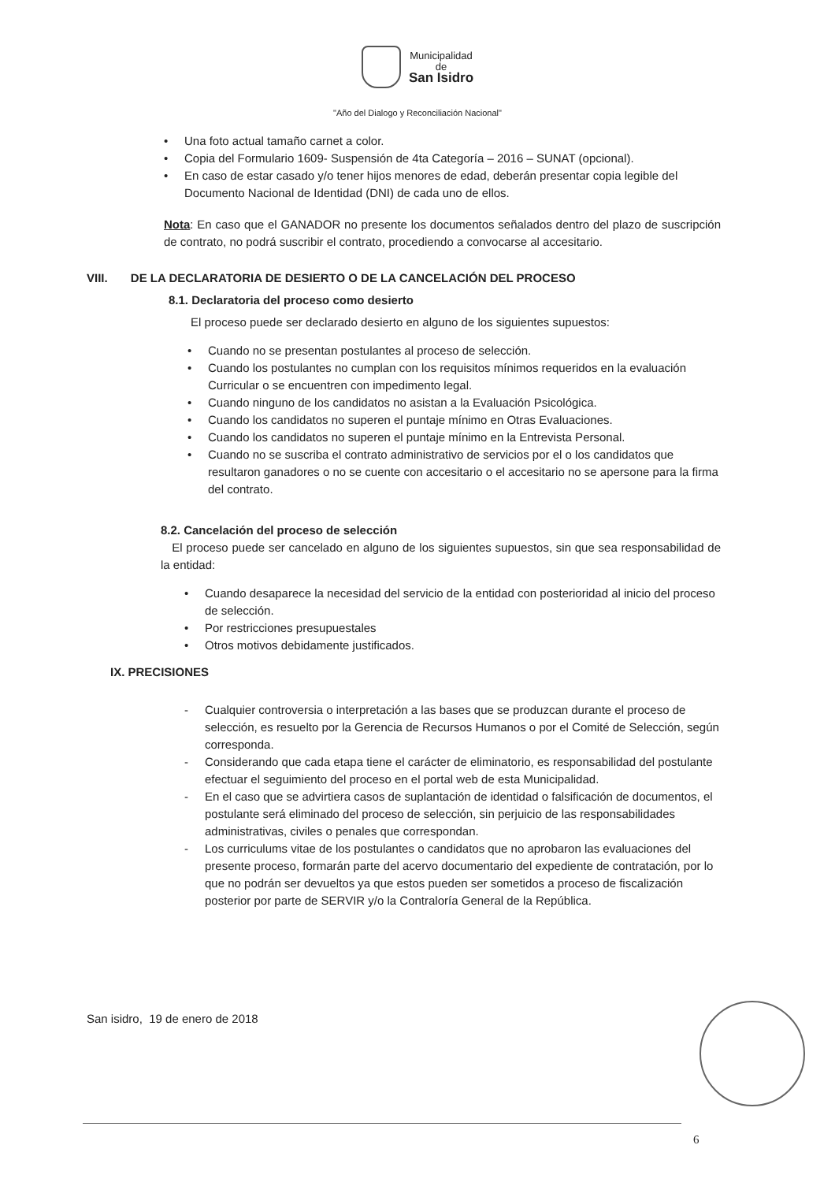Municipalidad
de
San Isidro
"Año del Dialogo y Reconciliación Nacional"
• Una foto actual tamaño carnet a color.
• Copia del Formulario 1609- Suspensión de 4ta Categoría – 2016 – SUNAT (opcional).
• En caso de estar casado y/o tener hijos menores de edad, deberán presentar copia legible del Documento Nacional de Identidad (DNI) de cada uno de ellos.
Nota: En caso que el GANADOR no presente los documentos señalados dentro del plazo de suscripción de contrato, no podrá suscribir el contrato, procediendo a convocarse al accesitario.
VIII. DE LA DECLARATORIA DE DESIERTO O DE LA CANCELACIÓN DEL PROCESO
8.1. Declaratoria del proceso como desierto
El proceso puede ser declarado desierto en alguno de los siguientes supuestos:
• Cuando no se presentan postulantes al proceso de selección.
• Cuando los postulantes no cumplan con los requisitos mínimos requeridos en la evaluación Curricular o se encuentren con impedimento legal.
• Cuando ninguno de los candidatos no asistan a la Evaluación Psicológica.
• Cuando los candidatos no superen el puntaje mínimo en Otras Evaluaciones.
• Cuando los candidatos no superen el puntaje mínimo en la Entrevista Personal.
• Cuando no se suscriba el contrato administrativo de servicios por el o los candidatos que resultaron ganadores o no se cuente con accesitario o el accesitario no se apersone para la firma del contrato.
8.2. Cancelación del proceso de selección
El proceso puede ser cancelado en alguno de los siguientes supuestos, sin que sea responsabilidad de la entidad:
• Cuando desaparece la necesidad del servicio de la entidad con posterioridad al inicio del proceso de selección.
• Por restricciones presupuestales
• Otros motivos debidamente justificados.
IX. PRECISIONES
- Cualquier controversia o interpretación a las bases que se produzcan durante el proceso de selección, es resuelto por la Gerencia de Recursos Humanos o por el Comité de Selección, según corresponda.
- Considerando que cada etapa tiene el carácter de eliminatorio, es responsabilidad del postulante efectuar el seguimiento del proceso en el portal web de esta Municipalidad.
- En el caso que se advirtiera casos de suplantación de identidad o falsificación de documentos, el postulante será eliminado del proceso de selección, sin perjuicio de las responsabilidades administrativas, civiles o penales que correspondan.
- Los curriculums vitae de los postulantes o candidatos que no aprobaron las evaluaciones del presente proceso, formarán parte del acervo documentario del expediente de contratación, por lo que no podrán ser devueltos ya que estos pueden ser sometidos a proceso de fiscalización posterior por parte de SERVIR y/o la Contraloría General de la República.
San isidro, 19 de enero de 2018
6